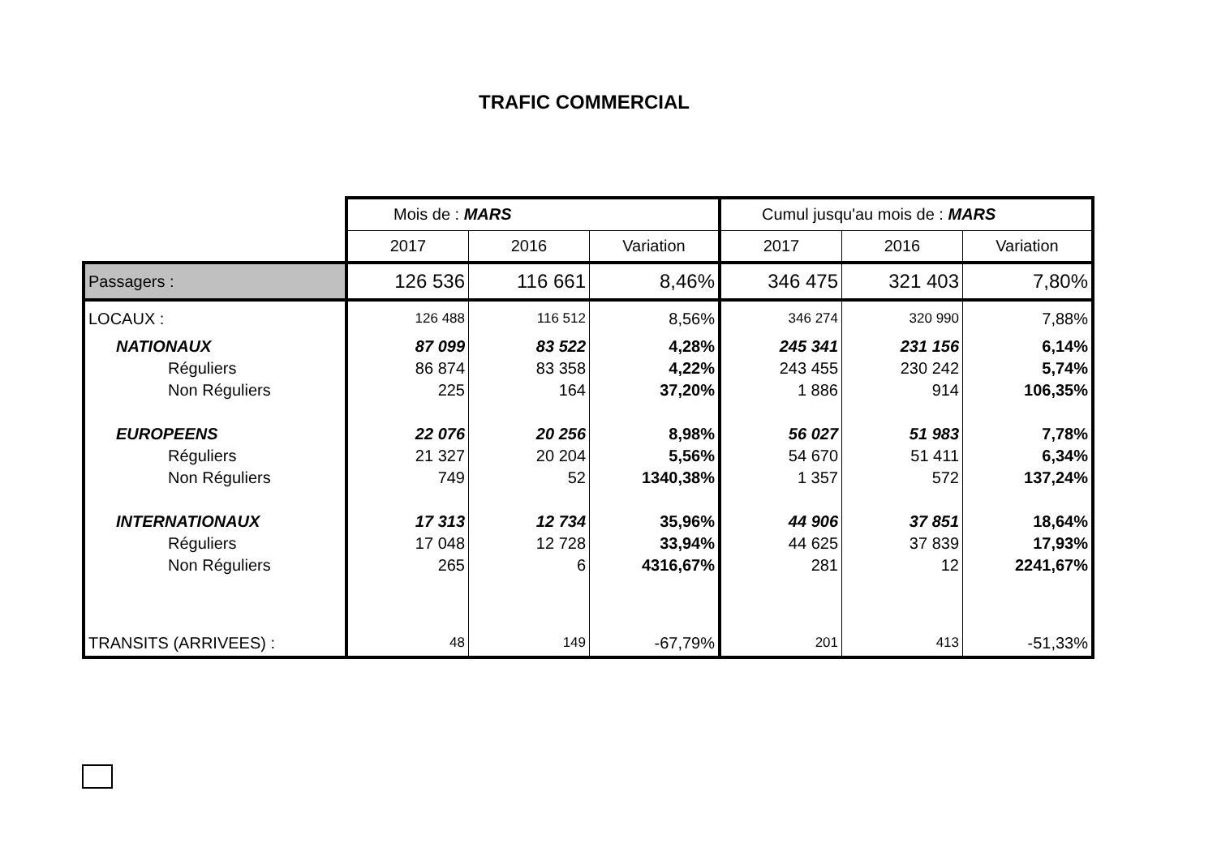TRAFIC COMMERCIAL
| | Mois de : MARS | | | Cumul jusqu'au mois de : MARS | | |
| | 2017 | 2016 | Variation | 2017 | 2016 | Variation |
| Passagers : | 126 536 | 116 661 | 8,46% | 346 475 | 321 403 | 7,80% |
| LOCAUX : | 126 488 | 116 512 | 8,56% | 346 274 | 320 990 | 7,88% |
| NATIONAUX | 87 099 | 83 522 | 4,28% | 245 341 | 231 156 | 6,14% |
| Réguliers | 86 874 | 83 358 | 4,22% | 243 455 | 230 242 | 5,74% |
| Non Réguliers | 225 | 164 | 37,20% | 1 886 | 914 | 106,35% |
| EUROPEENS | 22 076 | 20 256 | 8,98% | 56 027 | 51 983 | 7,78% |
| Réguliers | 21 327 | 20 204 | 5,56% | 54 670 | 51 411 | 6,34% |
| Non Réguliers | 749 | 52 | 1340,38% | 1 357 | 572 | 137,24% |
| INTERNATIONAUX | 17 313 | 12 734 | 35,96% | 44 906 | 37 851 | 18,64% |
| Réguliers | 17 048 | 12 728 | 33,94% | 44 625 | 37 839 | 17,93% |
| Non Réguliers | 265 | 6 | 4316,67% | 281 | 12 | 2241,67% |
| TRANSITS (ARRIVEES) : | 48 | 149 | -67,79% | 201 | 413 | -51,33% |